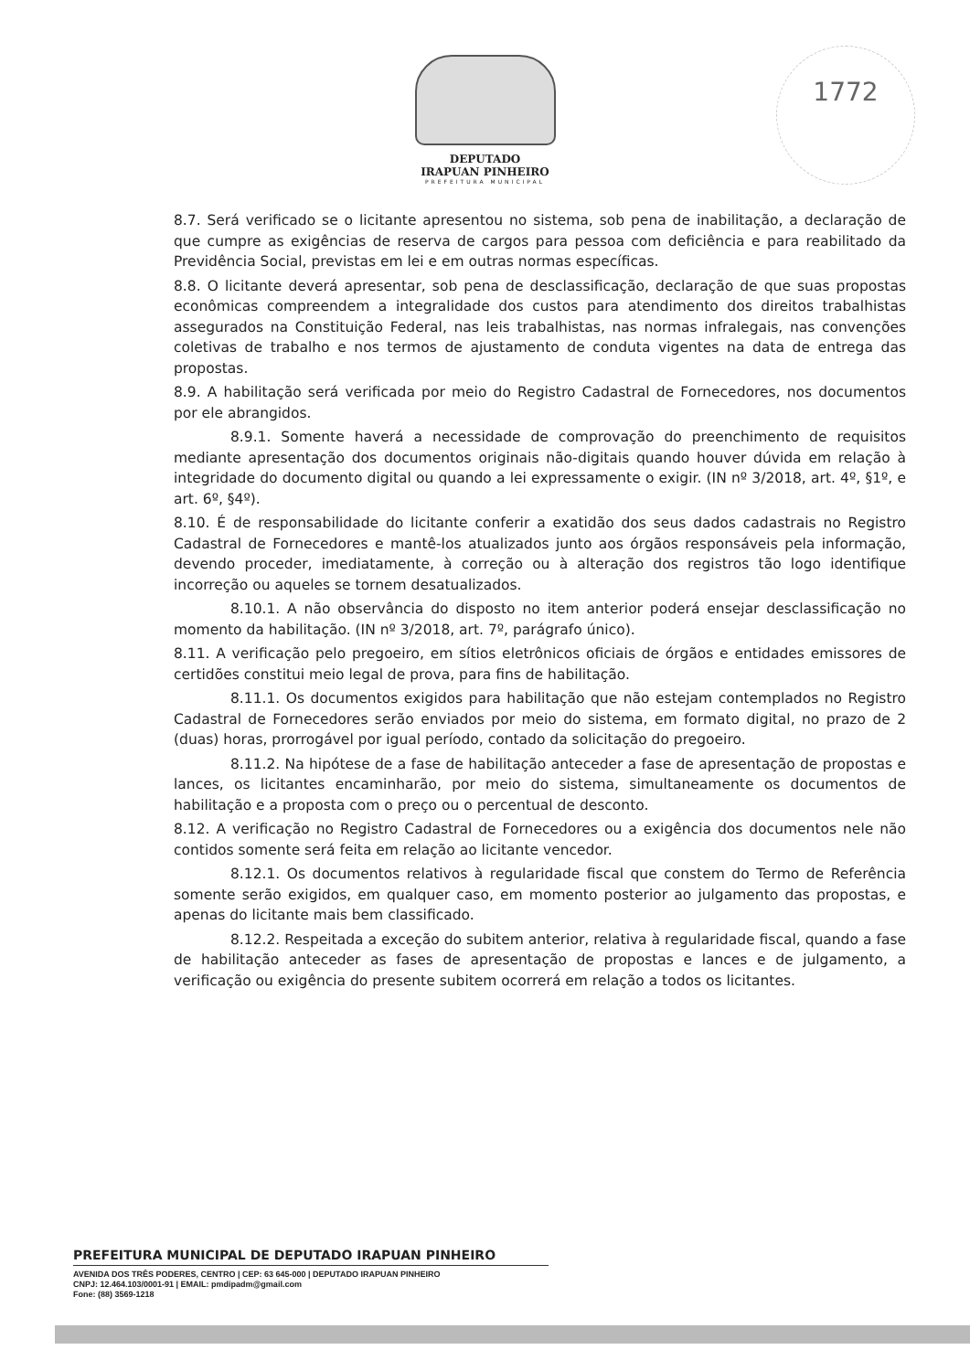DEPUTADO
IRAPUAN PINHEIRO
PREFEITURA MUNICIPAL
1772
8.7. Será verificado se o licitante apresentou no sistema, sob pena de inabilitação, a declaração de que cumpre as exigências de reserva de cargos para pessoa com deficiência e para reabilitado da Previdência Social, previstas em lei e em outras normas específicas.
8.8. O licitante deverá apresentar, sob pena de desclassificação, declaração de que suas propostas econômicas compreendem a integralidade dos custos para atendimento dos direitos trabalhistas assegurados na Constituição Federal, nas leis trabalhistas, nas normas infralegais, nas convenções coletivas de trabalho e nos termos de ajustamento de conduta vigentes na data de entrega das propostas.
8.9. A habilitação será verificada por meio do Registro Cadastral de Fornecedores, nos documentos por ele abrangidos.
8.9.1. Somente haverá a necessidade de comprovação do preenchimento de requisitos mediante apresentação dos documentos originais não-digitais quando houver dúvida em relação à integridade do documento digital ou quando a lei expressamente o exigir. (IN nº 3/2018, art. 4º, §1º, e art. 6º, §4º).
8.10. É de responsabilidade do licitante conferir a exatidão dos seus dados cadastrais no Registro Cadastral de Fornecedores e mantê-los atualizados junto aos órgãos responsáveis pela informação, devendo proceder, imediatamente, à correção ou à alteração dos registros tão logo identifique incorreção ou aqueles se tornem desatualizados.
8.10.1. A não observância do disposto no item anterior poderá ensejar desclassificação no momento da habilitação. (IN nº 3/2018, art. 7º, parágrafo único).
8.11. A verificação pelo pregoeiro, em sítios eletrônicos oficiais de órgãos e entidades emissores de certidões constitui meio legal de prova, para fins de habilitação.
8.11.1. Os documentos exigidos para habilitação que não estejam contemplados no Registro Cadastral de Fornecedores serão enviados por meio do sistema, em formato digital, no prazo de 2 (duas) horas, prorrogável por igual período, contado da solicitação do pregoeiro.
8.11.2. Na hipótese de a fase de habilitação anteceder a fase de apresentação de propostas e lances, os licitantes encaminharão, por meio do sistema, simultaneamente os documentos de habilitação e a proposta com o preço ou o percentual de desconto.
8.12. A verificação no Registro Cadastral de Fornecedores ou a exigência dos documentos nele não contidos somente será feita em relação ao licitante vencedor.
8.12.1. Os documentos relativos à regularidade fiscal que constem do Termo de Referência somente serão exigidos, em qualquer caso, em momento posterior ao julgamento das propostas, e apenas do licitante mais bem classificado.
8.12.2. Respeitada a exceção do subitem anterior, relativa à regularidade fiscal, quando a fase de habilitação anteceder as fases de apresentação de propostas e lances e de julgamento, a verificação ou exigência do presente subitem ocorrerá em relação a todos os licitantes.
PREFEITURA MUNICIPAL DE DEPUTADO IRAPUAN PINHEIRO
AVENIDA DOS TRÊS PODERES, CENTRO | CEP: 63 645-000 | DEPUTADO IRAPUAN PINHEIRO
CNPJ: 12.464.103/0001-91 | EMAIL: pmdipadm@gmail.com
Fone: (88) 3569-1218